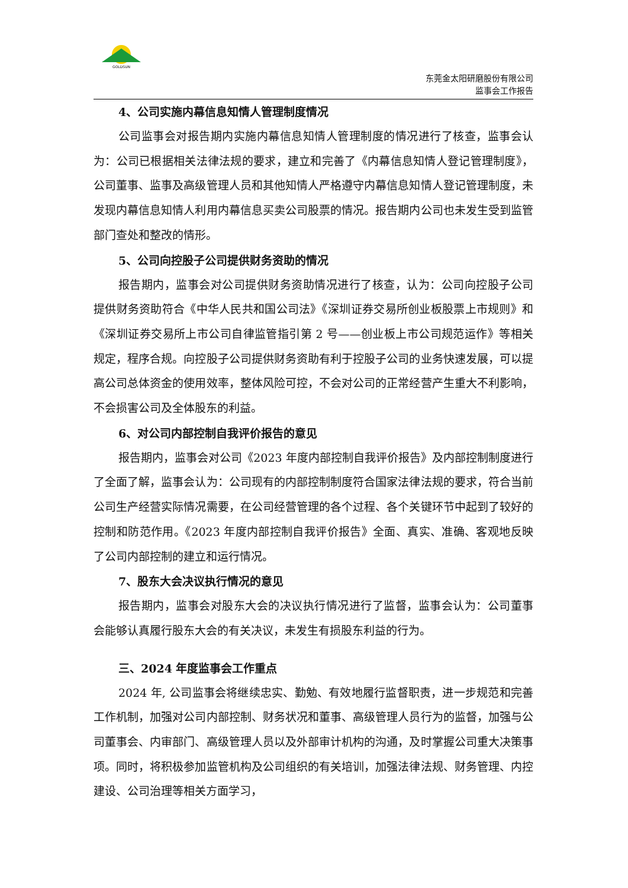GOLDSUN
东莞金太阳研磨股份有限公司
监事会工作报告
4、公司实施内幕信息知情人管理制度情况
公司监事会对报告期内实施内幕信息知情人管理制度的情况进行了核查，监事会认为：公司已根据相关法律法规的要求，建立和完善了《内幕信息知情人登记管理制度》，公司董事、监事及高级管理人员和其他知情人严格遵守内幕信息知情人登记管理制度，未发现内幕信息知情人利用内幕信息买卖公司股票的情况。报告期内公司也未发生受到监管部门查处和整改的情形。
5、公司向控股子公司提供财务资助的情况
报告期内，监事会对公司提供财务资助情况进行了核查，认为：公司向控股子公司提供财务资助符合《中华人民共和国公司法》《深圳证券交易所创业板股票上市规则》和《深圳证券交易所上市公司自律监管指引第 2 号——创业板上市公司规范运作》等相关规定，程序合规。向控股子公司提供财务资助有利于控股子公司的业务快速发展，可以提高公司总体资金的使用效率，整体风险可控，不会对公司的正常经营产生重大不利影响，不会损害公司及全体股东的利益。
6、对公司内部控制自我评价报告的意见
报告期内，监事会对公司《2023 年度内部控制自我评价报告》及内部控制制度进行了全面了解，监事会认为：公司现有的内部控制制度符合国家法律法规的要求，符合当前公司生产经营实际情况需要，在公司经营管理的各个过程、各个关键环节中起到了较好的控制和防范作用。《2023 年度内部控制自我评价报告》全面、真实、准确、客观地反映了公司内部控制的建立和运行情况。
7、股东大会决议执行情况的意见
报告期内，监事会对股东大会的决议执行情况进行了监督，监事会认为：公司董事会能够认真履行股东大会的有关决议，未发生有损股东利益的行为。
三、2024 年度监事会工作重点
2024 年, 公司监事会将继续忠实、勤勉、有效地履行监督职责，进一步规范和完善工作机制，加强对公司内部控制、财务状况和董事、高级管理人员行为的监督，加强与公司董事会、内审部门、高级管理人员以及外部审计机构的沟通，及时掌握公司重大决策事项。同时，将积极参加监管机构及公司组织的有关培训，加强法律法规、财务管理、内控建设、公司治理等相关方面学习，